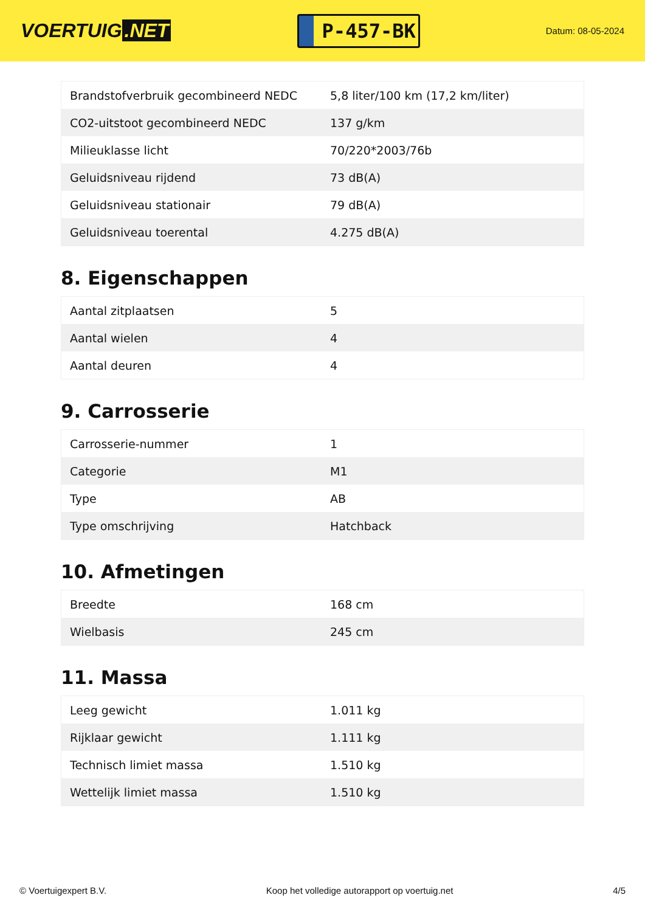VOERTUIG.NET
P-457-BK
Datum: 08-05-2024
| Brandstofverbruik gecombineerd NEDC | 5,8 liter/100 km (17,2 km/liter) |
| CO2-uitstoot gecombineerd NEDC | 137 g/km |
| Milieuklasse licht | 70/220*2003/76b |
| Geluidsniveau rijdend | 73 dB(A) |
| Geluidsniveau stationair | 79 dB(A) |
| Geluidsniveau toerental | 4.275 dB(A) |
8. Eigenschappen
| Aantal zitplaatsen | 5 |
| Aantal wielen | 4 |
| Aantal deuren | 4 |
9. Carrosserie
| Carrosserie-nummer | 1 |
| Categorie | M1 |
| Type | AB |
| Type omschrijving | Hatchback |
10. Afmetingen
| Breedte | 168 cm |
| Wielbasis | 245 cm |
11. Massa
| Leeg gewicht | 1.011 kg |
| Rijklaar gewicht | 1.111 kg |
| Technisch limiet massa | 1.510 kg |
| Wettelijk limiet massa | 1.510 kg |
© Voertuigexpert B.V. Koop het volledige autorapport op voertuig.net 4/5